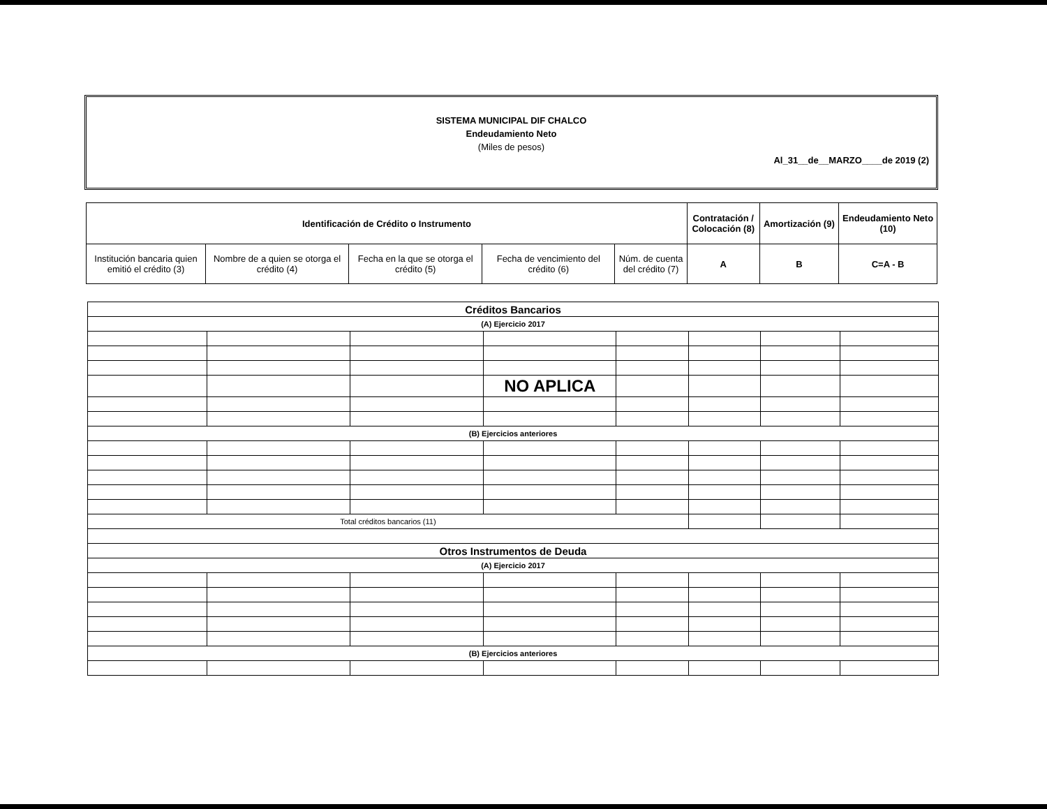SISTEMA MUNICIPAL DIF CHALCO
Endeudamiento Neto
(Miles de pesos)
Al_31__de__MARZO____de 2019 (2)
| Identificación de Crédito o Instrumento | | | | | Contratación / Colocación (8) | Amortización (9) | Endeudamiento Neto (10) |
| --- | --- | --- | --- | --- | --- | --- | --- |
| Institución bancaria quien emitió el crédito (3) | Nombre de a quien se otorga el crédito (4) | Fecha en la que se otorga el crédito (5) | Fecha de vencimiento del crédito (6) | Núm. de cuenta del crédito (7) | A | B | C=A - B |
| Créditos Bancarios | | | | | | | |
| (A) Ejercicio 2017 | | | | | | | |
| | | | NO APLICA | | | | |
| (B) Ejercicios anteriores | | | | | | | |
| Total créditos bancarios (11) | | | | | | | |
| Otros Instrumentos de Deuda | | | | | | | |
| (A) Ejercicio 2017 | | | | | | | |
| (B) Ejercicios anteriores | | | | | | | |